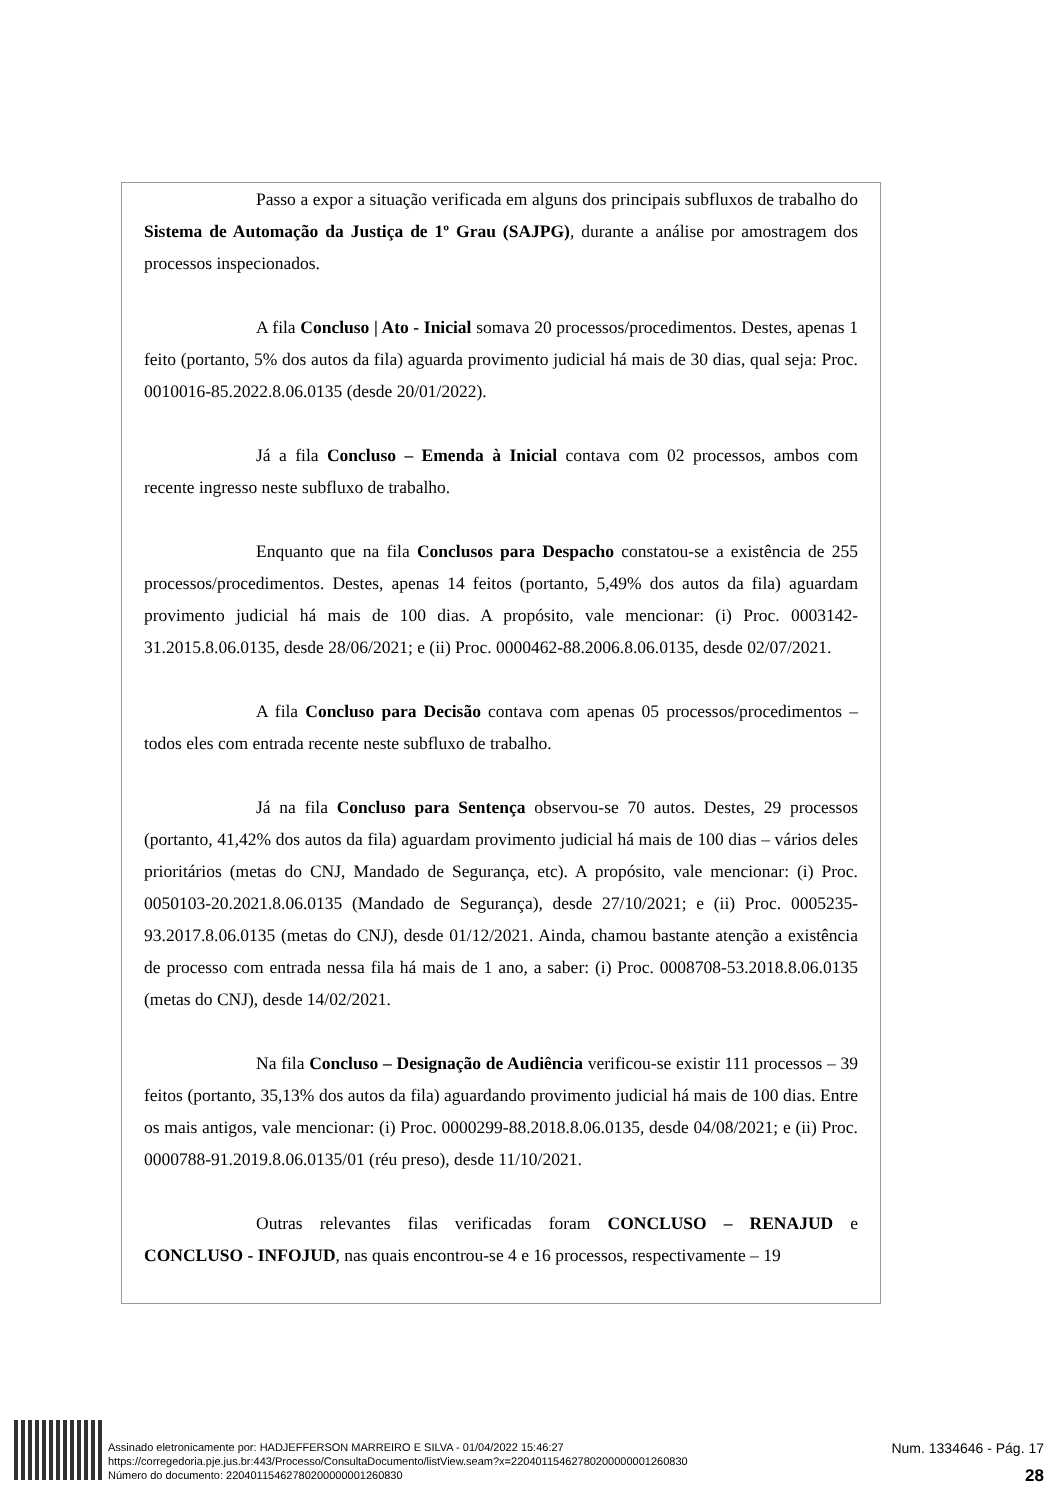Passo a expor a situação verificada em alguns dos principais subfluxos de trabalho do Sistema de Automação da Justiça de 1º Grau (SAJPG), durante a análise por amostragem dos processos inspecionados.
A fila Concluso | Ato - Inicial somava 20 processos/procedimentos. Destes, apenas 1 feito (portanto, 5% dos autos da fila) aguarda provimento judicial há mais de 30 dias, qual seja: Proc. 0010016-85.2022.8.06.0135 (desde 20/01/2022).
Já a fila Concluso – Emenda à Inicial contava com 02 processos, ambos com recente ingresso neste subfluxo de trabalho.
Enquanto que na fila Conclusos para Despacho constatou-se a existência de 255 processos/procedimentos. Destes, apenas 14 feitos (portanto, 5,49% dos autos da fila) aguardam provimento judicial há mais de 100 dias. A propósito, vale mencionar: (i) Proc. 0003142-31.2015.8.06.0135, desde 28/06/2021; e (ii) Proc. 0000462-88.2006.8.06.0135, desde 02/07/2021.
A fila Concluso para Decisão contava com apenas 05 processos/procedimentos – todos eles com entrada recente neste subfluxo de trabalho.
Já na fila Concluso para Sentença observou-se 70 autos. Destes, 29 processos (portanto, 41,42% dos autos da fila) aguardam provimento judicial há mais de 100 dias – vários deles prioritários (metas do CNJ, Mandado de Segurança, etc). A propósito, vale mencionar: (i) Proc. 0050103-20.2021.8.06.0135 (Mandado de Segurança), desde 27/10/2021; e (ii) Proc. 0005235-93.2017.8.06.0135 (metas do CNJ), desde 01/12/2021. Ainda, chamou bastante atenção a existência de processo com entrada nessa fila há mais de 1 ano, a saber: (i) Proc. 0008708-53.2018.8.06.0135 (metas do CNJ), desde 14/02/2021.
Na fila Concluso – Designação de Audiência verificou-se existir 111 processos – 39 feitos (portanto, 35,13% dos autos da fila) aguardando provimento judicial há mais de 100 dias. Entre os mais antigos, vale mencionar: (i) Proc. 0000299-88.2018.8.06.0135, desde 04/08/2021; e (ii) Proc. 0000788-91.2019.8.06.0135/01 (réu preso), desde 11/10/2021.
Outras relevantes filas verificadas foram CONCLUSO – RENAJUD e CONCLUSO - INFOJUD, nas quais encontrou-se 4 e 16 processos, respectivamente – 19
Assinado eletronicamente por: HADJEFFERSON MARREIRO E SILVA - 01/04/2022 15:46:27
https://corregedoria.pje.jus.br:443/Processo/ConsultaDocumento/listView.seam?x=22040115462780200000001260830
Número do documento: 22040115462780200000001260830
Num. 1334646 - Pág. 17
28